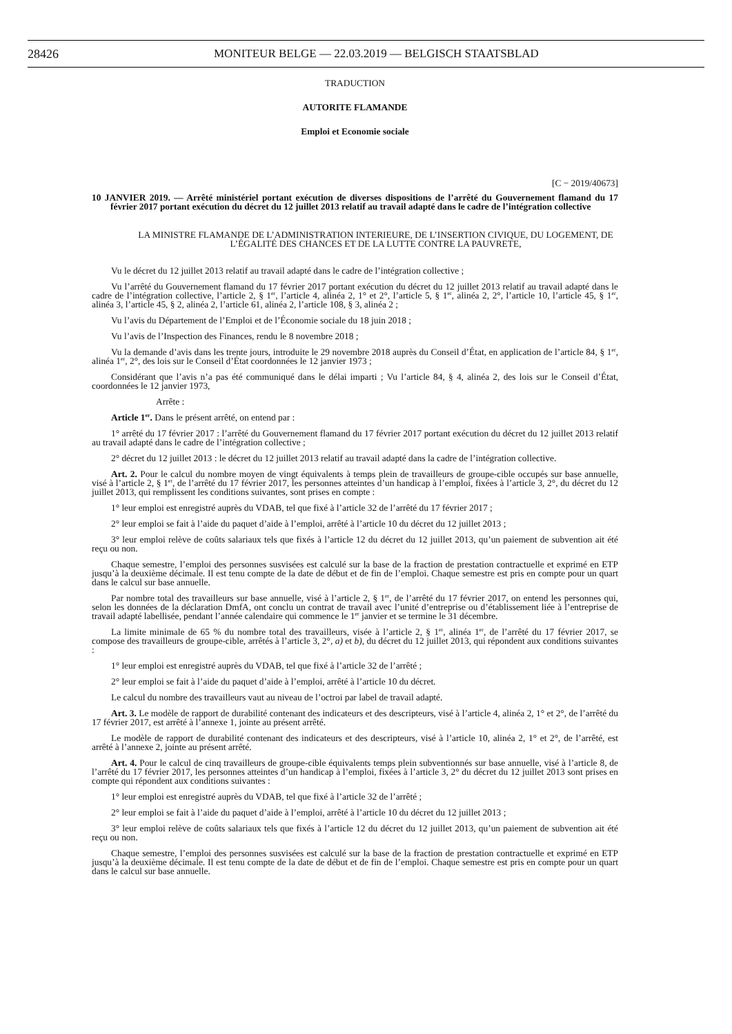28426
MONITEUR BELGE — 22.03.2019 — BELGISCH STAATSBLAD
TRADUCTION
AUTORITE FLAMANDE
Emploi et Economie sociale
[C − 2019/40673]
10 JANVIER 2019. — Arrêté ministériel portant exécution de diverses dispositions de l’arrêté du Gouvernement flamand du 17 février 2017 portant exécution du décret du 12 juillet 2013 relatif au travail adapté dans le cadre de l’intégration collective
LA MINISTRE FLAMANDE DE L’ADMINISTRATION INTERIEURE, DE L’INSERTION CIVIQUE, DU LOGEMENT, DE L’ÉGALITÉ DES CHANCES ET DE LA LUTTE CONTRE LA PAUVRETE,
Vu le décret du 12 juillet 2013 relatif au travail adapté dans le cadre de l’intégration collective ;
Vu l’arrêté du Gouvernement flamand du 17 février 2017 portant exécution du décret du 12 juillet 2013 relatif au travail adapté dans le cadre de l’intégration collective, l’article 2, § 1<sup>er</sup>, l’article 4, alinéa 2, 1° et 2°, l’article 5, § 1<sup>er</sup>, alinéa 2, 2°, l’article 10, l’article 45, § 1<sup>er</sup>, alinéa 3, l’article 45, § 2, alinéa 2, l’article 61, alinéa 2, l’article 108, § 3, alinéa 2 ;
Vu l’avis du Département de l’Emploi et de l’Économie sociale du 18 juin 2018 ;
Vu l’avis de l’Inspection des Finances, rendu le 8 novembre 2018 ;
Vu la demande d’avis dans les trente jours, introduite le 29 novembre 2018 auprès du Conseil d’État, en application de l’article 84, § 1<sup>er</sup>, alinéa 1<sup>er</sup>, 2°, des lois sur le Conseil d’État coordonnées le 12 janvier 1973 ;
Considérant que l’avis n’a pas été communiqué dans le délai imparti ; Vu l’article 84, § 4, alinéa 2, des lois sur le Conseil d’État, coordonnées le 12 janvier 1973,
Arrête :
Article 1<sup>er</sup>. Dans le présent arrêté, on entend par :
1° arrêté du 17 février 2017 : l’arrêté du Gouvernement flamand du 17 février 2017 portant exécution du décret du 12 juillet 2013 relatif au travail adapté dans le cadre de l’intégration collective ;
2° décret du 12 juillet 2013 : le décret du 12 juillet 2013 relatif au travail adapté dans la cadre de l’intégration collective.
Art. 2. Pour le calcul du nombre moyen de vingt équivalents à temps plein de travailleurs de groupe-cible occupés sur base annuelle, visé à l’article 2, § 1<sup>er</sup>, de l’arrêté du 17 février 2017, les personnes atteintes d’un handicap à l’emploi, fixées à l’article 3, 2°, du décret du 12 juillet 2013, qui remplissent les conditions suivantes, sont prises en compte :
1° leur emploi est enregistré auprès du VDAB, tel que fixé à l’article 32 de l’arrêté du 17 février 2017 ;
2° leur emploi se fait à l’aide du paquet d’aide à l’emploi, arrêté à l’article 10 du décret du 12 juillet 2013 ;
3° leur emploi relève de coûts salariaux tels que fixés à l’article 12 du décret du 12 juillet 2013, qu’un paiement de subvention ait été reçu ou non.
Chaque semestre, l’emploi des personnes susvisées est calculé sur la base de la fraction de prestation contractuelle et exprimé en ETP jusqu’à la deuxième décimale. Il est tenu compte de la date de début et de fin de l’emploi. Chaque semestre est pris en compte pour un quart dans le calcul sur base annuelle.
Par nombre total des travailleurs sur base annuelle, visé à l’article 2, § 1<sup>er</sup>, de l’arrêté du 17 février 2017, on entend les personnes qui, selon les données de la déclaration DmfA, ont conclu un contrat de travail avec l’unité d’entreprise ou d’établissement liée à l’entreprise de travail adapté labellisée, pendant l’année calendaire qui commence le 1<sup>er</sup> janvier et se termine le 31 décembre.
La limite minimale de 65 % du nombre total des travailleurs, visée à l’article 2, § 1<sup>er</sup>, alinéa 1<sup>er</sup>, de l’arrêté du 17 février 2017, se compose des travailleurs de groupe-cible, arrêtés à l’article 3, 2°, a) et b), du décret du 12 juillet 2013, qui répondent aux conditions suivantes :
1° leur emploi est enregistré auprès du VDAB, tel que fixé à l’article 32 de l’arrêté ;
2° leur emploi se fait à l’aide du paquet d’aide à l’emploi, arrêté à l’article 10 du décret.
Le calcul du nombre des travailleurs vaut au niveau de l’octroi par label de travail adapté.
Art. 3. Le modèle de rapport de durabilité contenant des indicateurs et des descripteurs, visé à l’article 4, alinéa 2, 1° et 2°, de l’arrêté du 17 février 2017, est arrêté à l’annexe 1, jointe au présent arrêté.
Le modèle de rapport de durabilité contenant des indicateurs et des descripteurs, visé à l’article 10, alinéa 2, 1° et 2°, de l’arrêté, est arrêté à l’annexe 2, jointe au présent arrêté.
Art. 4. Pour le calcul de cinq travailleurs de groupe-cible équivalents temps plein subventionnés sur base annuelle, visé à l’article 8, de l’arrêté du 17 février 2017, les personnes atteintes d’un handicap à l’emploi, fixées à l’article 3, 2° du décret du 12 juillet 2013 sont prises en compte qui répondent aux conditions suivantes :
1° leur emploi est enregistré auprès du VDAB, tel que fixé à l’article 32 de l’arrêté ;
2° leur emploi se fait à l’aide du paquet d’aide à l’emploi, arrêté à l’article 10 du décret du 12 juillet 2013 ;
3° leur emploi relève de coûts salariaux tels que fixés à l’article 12 du décret du 12 juillet 2013, qu’un paiement de subvention ait été reçu ou non.
Chaque semestre, l’emploi des personnes susvisées est calculé sur la base de la fraction de prestation contractuelle et exprimé en ETP jusqu’à la deuxième décimale. Il est tenu compte de la date de début et de fin de l’emploi. Chaque semestre est pris en compte pour un quart dans le calcul sur base annuelle.